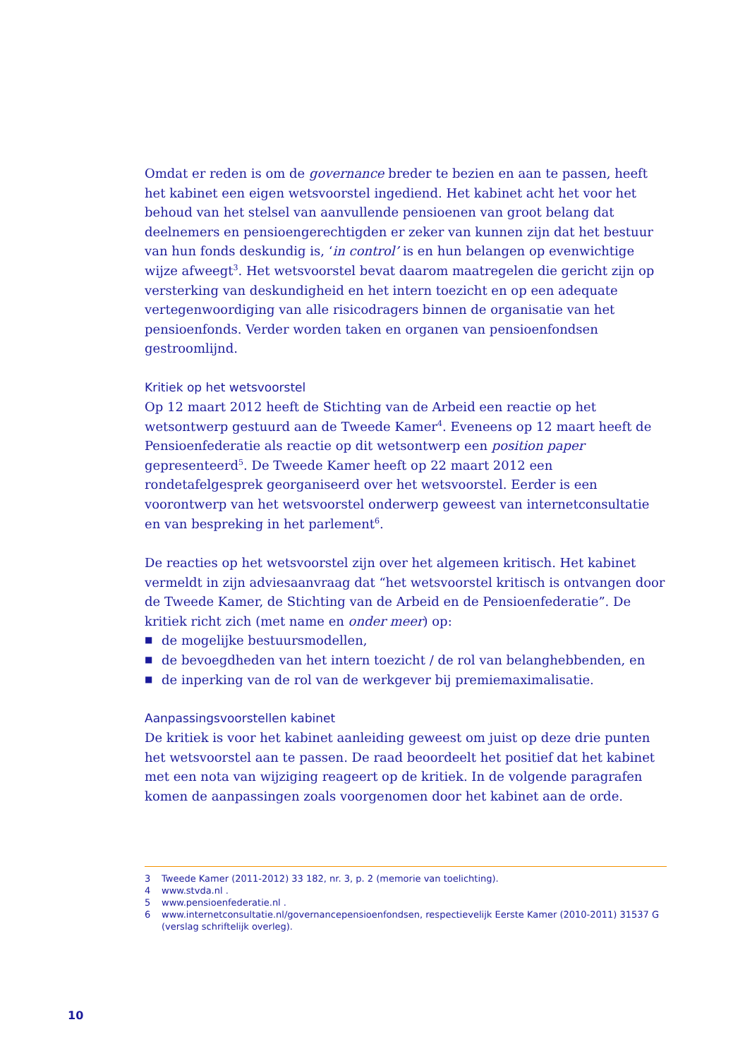Omdat er reden is om de governance breder te bezien en aan te passen, heeft het kabinet een eigen wetsvoorstel ingediend. Het kabinet acht het voor het behoud van het stelsel van aanvullende pensioenen van groot belang dat deelnemers en pensioengerech­tigden er zeker van kunnen zijn dat het bestuur van hun fonds deskundig is, ‘in control’ is en hun belangen op evenwichtige wijze afweegt<sup>3</sup>. Het wetsvoorstel bevat daarom maatregelen die gericht zijn op versterking van deskundigheid en het intern toezicht en op een adequate vertegenwoordiging van alle risicodragers binnen de organisatie van het pensioenfonds. Verder worden taken en organen van pensioenfondsen gestroomlijnd.
Kritiek op het wetsvoorstel
Op 12 maart 2012 heeft de Stichting van de Arbeid een reactie op het wetsontwerp gestuurd aan de Tweede Kamer<sup>4</sup>. Eveneens op 12 maart heeft de Pensioenfederatie als reactie op dit wetsontwerp een position paper gepresenteerd<sup>5</sup>. De Tweede Kamer heeft op 22 maart 2012 een rondetafelgesprek georganiseerd over het wetsvoorstel. Eerder is een voorontwerp van het wetsvoorstel onderwerp geweest van internet­consultatie en van bespreking in het parlement<sup>6</sup>.
De reacties op het wetsvoorstel zijn over het algemeen kritisch. Het kabinet vermeldt in zijn adviesaanvraag dat “het wetsvoorstel kritisch is ontvangen door de Tweede Kamer, de Stichting van de Arbeid en de Pensioenfederatie”. De kritiek richt zich (met name en onder meer) op:
■ de mogelijke bestuursmodellen,
■ de bevoegdheden van het intern toezicht / de rol van belanghebbenden, en
■ de inperking van de rol van de werkgever bij premiemaximalisatie.
Aanpassingsvoorstellen kabinet
De kritiek is voor het kabinet aanleiding geweest om juist op deze drie punten het wetsvoorstel aan te passen. De raad beoordeelt het positief dat het kabinet met een nota van wijziging reageert op de kritiek. In de volgende paragrafen komen de aan­passingen zoals voorgenomen door het kabinet aan de orde.
3 Tweede Kamer (2011-2012) 33 182, nr. 3, p. 2 (memorie van toelichting).
4 www.stvda.nl .
5 www.pensioenfederatie.nl .
6 www.internetconsultatie.nl/governancepensioenfondsen, respectievelijk Eerste Kamer (2010-2011) 31537 G (verslag schriftelijk overleg).
10